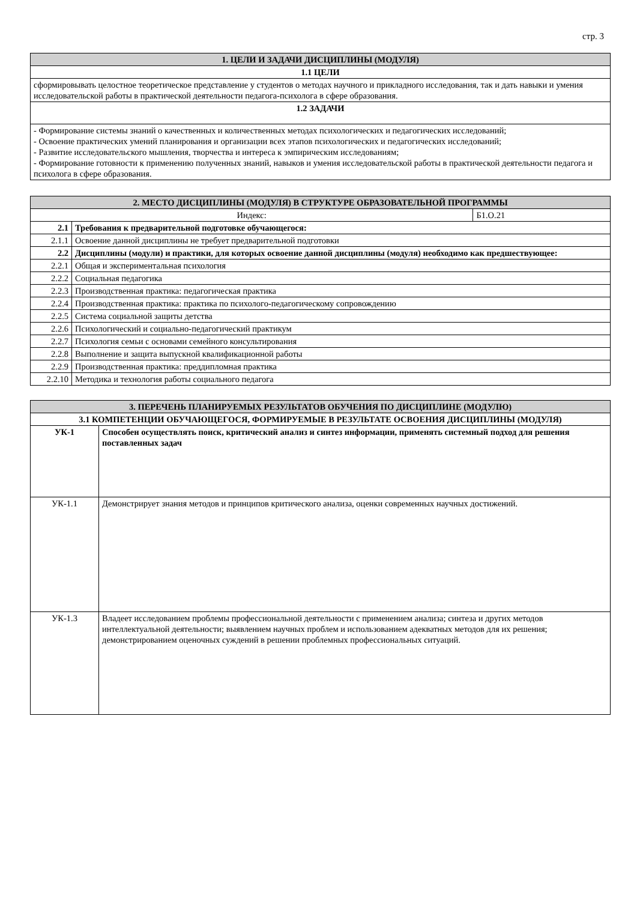стр. 3
| 1. ЦЕЛИ И ЗАДАЧИ ДИСЦИПЛИНЫ (МОДУЛЯ) |
| 1.1 ЦЕЛИ |
| сформировывать целостное теоретическое представление у студентов о методах научного и прикладного исследования, так и дать навыки и умения исследовательской работы в практической деятельности педагога-психолога в сфере образования. |
| 1.2 ЗАДАЧИ |
| - Формирование системы знаний о качественных и количественных методах психологических и педагогических исследований; - Освоение практических умений планирования и организации всех этапов психологических и педагогических исследований; - Развитие исследовательского мышления, творчества и интереса к эмпирическим исследованиям; - Формирование готовности к применению полученных знаний, навыков и умения исследовательской работы в практической деятельности педагога и психолога в сфере образования. |
| 2. МЕСТО ДИСЦИПЛИНЫ (МОДУЛЯ) В СТРУКТУРЕ ОБРАЗОВАТЕЛЬНОЙ ПРОГРАММЫ | | |
| Индекс: | | Б1.О.21 |
| 2.1 | Требования к предварительной подготовке обучающегося: | |
| 2.1.1 | Освоение данной дисциплины не требует предварительной подготовки | |
| 2.2 | Дисциплины (модули) и практики, для которых освоение данной дисциплины (модуля) необходимо как предшествующее: | |
| 2.2.1 | Общая и экспериментальная психология | |
| 2.2.2 | Социальная педагогика | |
| 2.2.3 | Производственная практика: педагогическая практика | |
| 2.2.4 | Производственная практика: практика по психолого-педагогическому сопровождению | |
| 2.2.5 | Система социальной защиты детства | |
| 2.2.6 | Психологический и социально-педагогический практикум | |
| 2.2.7 | Психология семьи с основами семейного консультирования | |
| 2.2.8 | Выполнение и защита выпускной квалификационной работы | |
| 2.2.9 | Производственная практика: преддипломная практика | |
| 2.2.10 | Методика и технология работы социального педагога | |
| 3. ПЕРЕЧЕНЬ ПЛАНИРУЕМЫХ РЕЗУЛЬТАТОВ ОБУЧЕНИЯ ПО ДИСЦИПЛИНЕ (МОДУЛЮ) | |
| 3.1 КОМПЕТЕНЦИИ ОБУЧАЮЩЕГОСЯ, ФОРМИРУЕМЫЕ В РЕЗУЛЬТАТЕ ОСВОЕНИЯ ДИСЦИПЛИНЫ (МОДУЛЯ) | |
| УК-1 | Способен осуществлять поиск, критический анализ и синтез информации, применять системный подход для решения поставленных задач |
| УК-1.1 | Демонстрирует знания методов и принципов критического анализа, оценки современных научных достижений. |
| УК-1.3 | Владеет исследованием проблемы профессиональной деятельности с применением анализа; синтеза и других методов интеллектуальной деятельности; выявлением научных проблем и использованием адекватных методов для их решения; демонстрированием оценочных суждений в решении проблемных профессиональных ситуаций. |